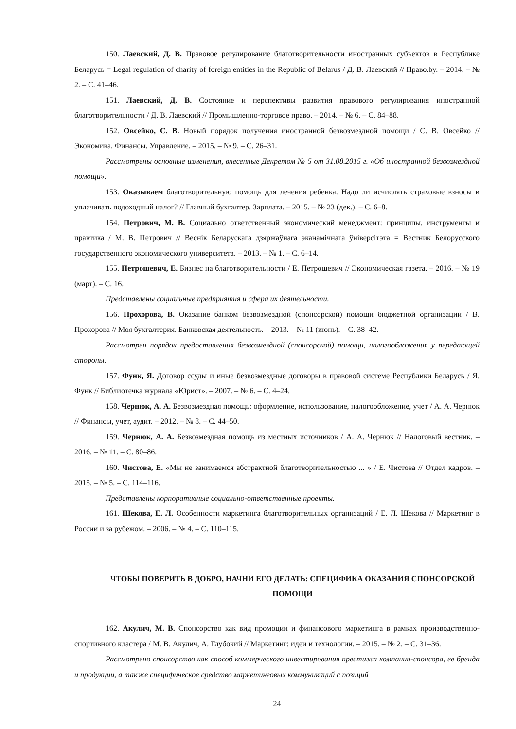150. Лаевский, Д. В. Правовое регулирование благотворительности иностранных субъектов в Республике Беларусь = Legal regulation of charity of foreign entities in the Republic of Belarus / Д. В. Лаевский // Право.by. – 2014. – № 2. – С. 41–46.
151. Лаевский, Д. В. Состояние и перспективы развития правового регулирования иностранной благотворительности / Д. В. Лаевский // Промышленно-торговое право. – 2014. – № 6. – С. 84–88.
152. Овсейко, С. В. Новый порядок получения иностранной безвозмездной помощи / С. В. Овсейко // Экономика. Финансы. Управление. – 2015. – № 9. – С. 26–31.
Рассмотрены основные изменения, внесенные Декретом № 5 от 31.08.2015 г. «Об иностранной безвозмездной помощи».
153. Оказываем благотворительную помощь для лечения ребенка. Надо ли исчислять страховые взносы и уплачивать подоходный налог? // Главный бухгалтер. Зарплата. – 2015. – № 23 (дек.). – С. 6–8.
154. Петрович, М. В. Социально ответственный экономический менеджмент: принципы, инструменты и практика / М. В. Петрович // Веснік Беларускага дзяржаўнага эканамічнага ўніверсітэта = Вестник Белорусского государственного экономического университета. – 2013. – № 1. – С. 6–14.
155. Петрошевич, Е. Бизнес на благотворительности / Е. Петрошевич // Экономическая газета. – 2016. – № 19 (март). – С. 16.
Представлены социальные предприятия и сфера их деятельности.
156. Прохорова, В. Оказание банком безвозмездной (спонсорской) помощи бюджетной организации / В. Прохорова // Моя бухгалтерия. Банковская деятельность. – 2013. – № 11 (июнь). – С. 38–42.
Рассмотрен порядок предоставления безвозмездной (спонсорской) помощи, налогообложения у передающей стороны.
157. Функ, Я. Договор ссуды и иные безвозмездные договоры в правовой системе Республики Беларусь / Я. Функ // Библиотечка журнала «Юрист». – 2007. – № 6. – С. 4–24.
158. Чернюк, А. А. Безвозмездная помощь: оформление, использование, налогообложение, учет / А. А. Чернюк // Финансы, учет, аудит. – 2012. – № 8. – С. 44–50.
159. Чернюк, А. А. Безвозмездная помощь из местных источников / А. А. Чернюк // Налоговый вестник. – 2016. – № 11. – С. 80–86.
160. Чистова, Е. «Мы не занимаемся абстрактной благотворительностью ... » / Е. Чистова // Отдел кадров. – 2015. – № 5. – С. 114–116.
Представлены корпоративные социально-ответственные проекты.
161. Шекова, Е. Л. Особенности маркетинга благотворительных организаций / Е. Л. Шекова // Маркетинг в России и за рубежом. – 2006. – № 4. – С. 110–115.
ЧТОБЫ ПОВЕРИТЬ В ДОБРО, НАЧНИ ЕГО ДЕЛАТЬ: СПЕЦИФИКА ОКАЗАНИЯ СПОНСОРСКОЙ ПОМОЩИ
162. Акулич, М. В. Спонсорство как вид промоции и финансового маркетинга в рамках производственно-спортивного кластера / М. В. Акулич, А. Глубокий // Маркетинг: идеи и технологии. – 2015. – № 2. – С. 31–36.
Рассмотрено спонсорство как способ коммерческого инвестирования престижа компании-спонсора, ее бренда и продукции, а также специфическое средство маркетинговых коммуникаций с позиций
24